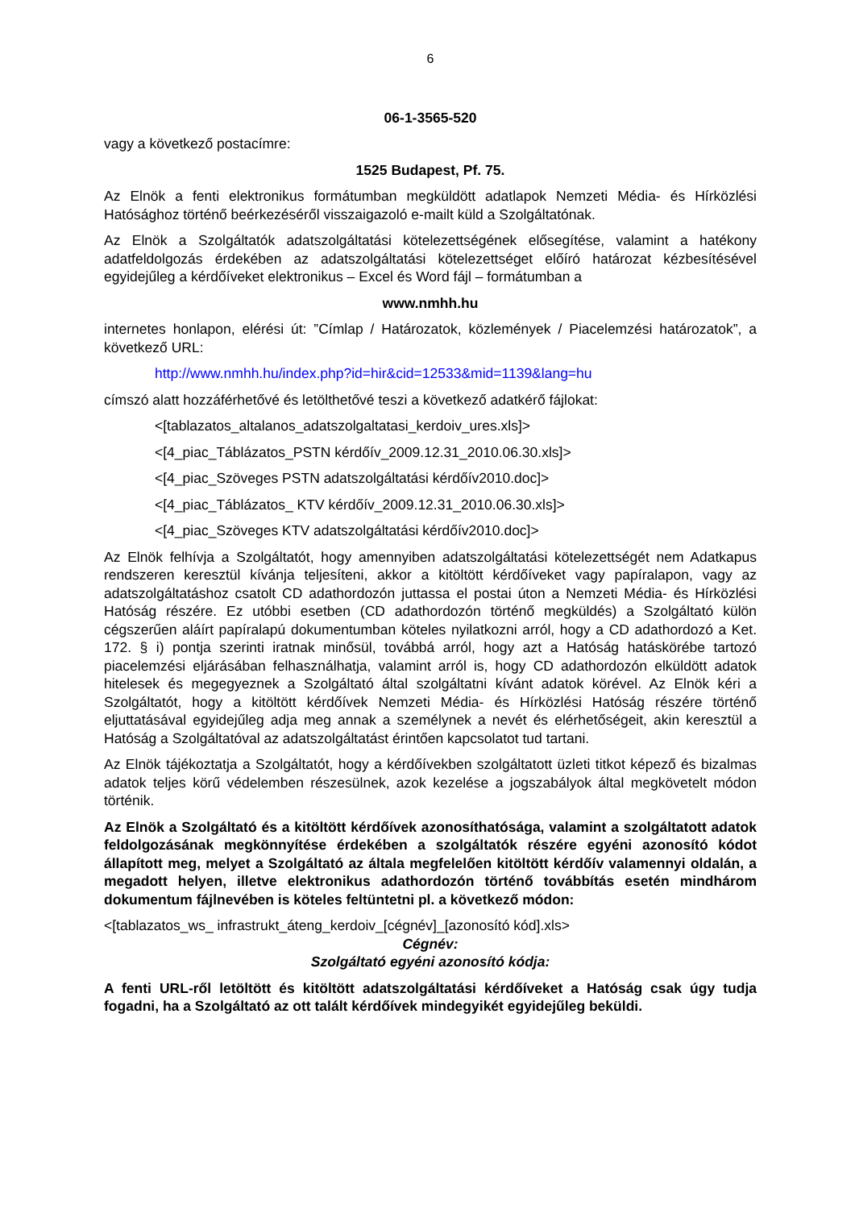6
06-1-3565-520
vagy a következő postacímre:
1525 Budapest, Pf. 75.
Az Elnök a fenti elektronikus formátumban megküldött adatlapok Nemzeti Média- és Hírközlési Hatósághoz történő beérkezéséről visszaigazoló e-mailt küld a Szolgáltatónak.
Az Elnök a Szolgáltatók adatszolgáltatási kötelezettségének elősegítése, valamint a hatékony adatfeldolgozás érdekében az adatszolgáltatási kötelezettséget előíró határozat kézbesítésével egyidejűleg a kérdőíveket elektronikus – Excel és Word fájl – formátumban a
www.nmhh.hu
internetes honlapon, elérési út: ”Címlap / Határozatok, közlemények / Piacelemzési határozatok”, a következő URL:
http://www.nmhh.hu/index.php?id=hir&cid=12533&mid=1139&lang=hu
címszó alatt hozzáférhetővé és letölthetővé teszi a következő adatkérő fájlokat:
<[tablazatos_altalanos_adatszolgaltatasi_kerdoiv_ures.xls]>
<[4_piac_Táblázatos_PSTN kérdőív_2009.12.31_2010.06.30.xls]>
<[4_piac_Szöveges PSTN adatszolgáltatási kérdőív2010.doc]>
<[4_piac_Táblázatos_ KTV kérdőív_2009.12.31_2010.06.30.xls]>
<[4_piac_Szöveges KTV adatszolgáltatási kérdőív2010.doc]>
Az Elnök felhívja a Szolgáltatót, hogy amennyiben adatszolgáltatási kötelezettségét nem Adatkapus rendszeren keresztül kívánja teljesíteni, akkor a kitöltött kérdőíveket vagy papíralapon, vagy az adatszolgáltatáshoz csatolt CD adathordozón juttassa el postai úton a Nemzeti Média- és Hírközlési Hatóság részére. Ez utóbbi esetben (CD adathordozón történő megküldés) a Szolgáltató külön cégszerűen aláírt papíralapú dokumentumban köteles nyilatkozni arról, hogy a CD adathordozó a Ket. 172. § i) pontja szerinti iratnak minősül, továbbá arról, hogy azt a Hatóság hatáskörébe tartozó piacelemzési eljárásában felhasználhatja, valamint arról is, hogy CD adathordozón elküldött adatok hitelesek és megegyeznek a Szolgáltató által szolgáltatni kívánt adatok körével. Az Elnök kéri a Szolgáltatót, hogy a kitöltött kérdőívek Nemzeti Média- és Hírközlési Hatóság részére történő eljuttatásával egyidejűleg adja meg annak a személynek a nevét és elérhetőségeit, akin keresztül a Hatóság a Szolgáltatóval az adatszolgáltatást érintően kapcsolatot tud tartani.
Az Elnök tájékoztatja a Szolgáltatót, hogy a kérdőívekben szolgáltatott üzleti titkot képező és bizalmas adatok teljes körű védelemben részesülnek, azok kezelése a jogszabályok által megkövetelt módon történik.
Az Elnök a Szolgáltató és a kitöltött kérdőívek azonosíthatósága, valamint a szolgáltatott adatok feldolgozásának megkönnyítése érdekében a szolgáltatók részére egyéni azonosító kódot állapított meg, melyet a Szolgáltató az általa megfelelően kitöltött kérdőív valamennyi oldalán, a megadott helyen, illetve elektronikus adathordozón történő továbbítás esetén mindhárom dokumentum fájlnevében is köteles feltüntetni pl. a következő módon:
<[tablazatos_ws_ infrastrukt_áteng_kerdoiv_[cégnév]_[azonosító kód].xls>
Cégnév:
Szolgáltató egyéni azonosító kódja:
A fenti URL-ről letöltött és kitöltött adatszolgáltatási kérdőíveket a Hatóság csak úgy tudja fogadni, ha a Szolgáltató az ott talált kérdőívek mindegyikét egyidejűleg beküldi.